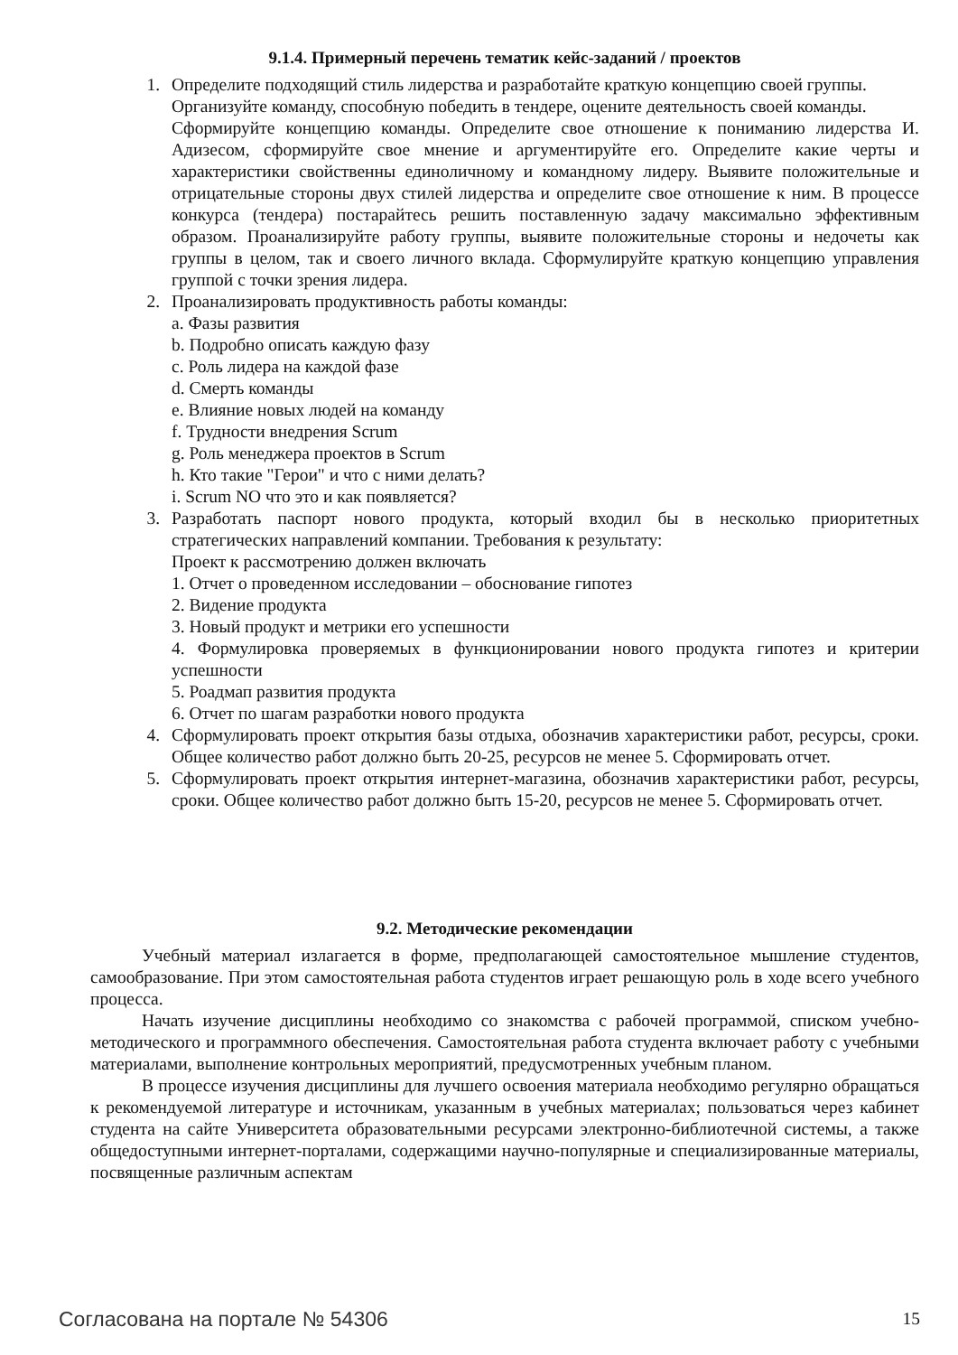9.1.4. Примерный перечень тематик кейс-заданий / проектов
1. Определите подходящий стиль лидерства и разработайте краткую концепцию своей группы.
Организуйте команду, способную победить в тендере, оцените деятельность своей команды.
Сформируйте концепцию команды. Определите свое отношение к пониманию лидерства И. Адизесом, сформируйте свое мнение и аргументируйте его. Определите какие черты и характеристики свойственны единоличному и командному лидеру. Выявите положительные и отрицательные стороны двух стилей лидерства и определите свое отношение к ним. В процессе конкурса (тендера) постарайтесь решить поставленную задачу максимально эффективным образом. Проанализируйте работу группы, выявите положительные стороны и недочеты как группы в целом, так и своего личного вклада. Сформулируйте краткую концепцию управления группой с точки зрения лидера.
2. Проанализировать продуктивность работы команды:
a. Фазы развития
b. Подробно описать каждую фазу
c. Роль лидера на каждой фазе
d. Смерть команды
e. Влияние новых людей на команду
f. Трудности внедрения Scrum
g. Роль менеджера проектов в Scrum
h. Кто такие "Герои" и что с ними делать?
i. Scrum NO что это и как появляется?
3. Разработать паспорт нового продукта, который входил бы в несколько приоритетных стратегических направлений компании. Требования к результату:
Проект к рассмотрению должен включать
1. Отчет о проведенном исследовании – обоснование гипотез
2. Видение продукта
3. Новый продукт и метрики его успешности
4. Формулировка проверяемых в функционировании нового продукта гипотез и критерии успешности
5. Роадмап развития продукта
6. Отчет по шагам разработки нового продукта
4. Сформулировать проект открытия базы отдыха, обозначив характеристики работ, ресурсы, сроки. Общее количество работ должно быть 20-25, ресурсов не менее 5. Сформировать отчет.
5. Сформулировать проект открытия интернет-магазина, обозначив характеристики работ, ресурсы, сроки. Общее количество работ должно быть 15-20, ресурсов не менее 5. Сформировать отчет.
9.2. Методические рекомендации
Учебный материал излагается в форме, предполагающей самостоятельное мышление студентов, самообразование. При этом самостоятельная работа студентов играет решающую роль в ходе всего учебного процесса.
Начать изучение дисциплины необходимо со знакомства с рабочей программой, списком учебно-методического и программного обеспечения. Самостоятельная работа студента включает работу с учебными материалами, выполнение контрольных мероприятий, предусмотренных учебным планом.
В процессе изучения дисциплины для лучшего освоения материала необходимо регулярно обращаться к рекомендуемой литературе и источникам, указанным в учебных материалах; пользоваться через кабинет студента на сайте Университета образовательными ресурсами электронно-библиотечной системы, а также общедоступными интернет-порталами, содержащими научно-популярные и специализированные материалы, посвященные различным аспектам
Согласована на портале № 54306 15